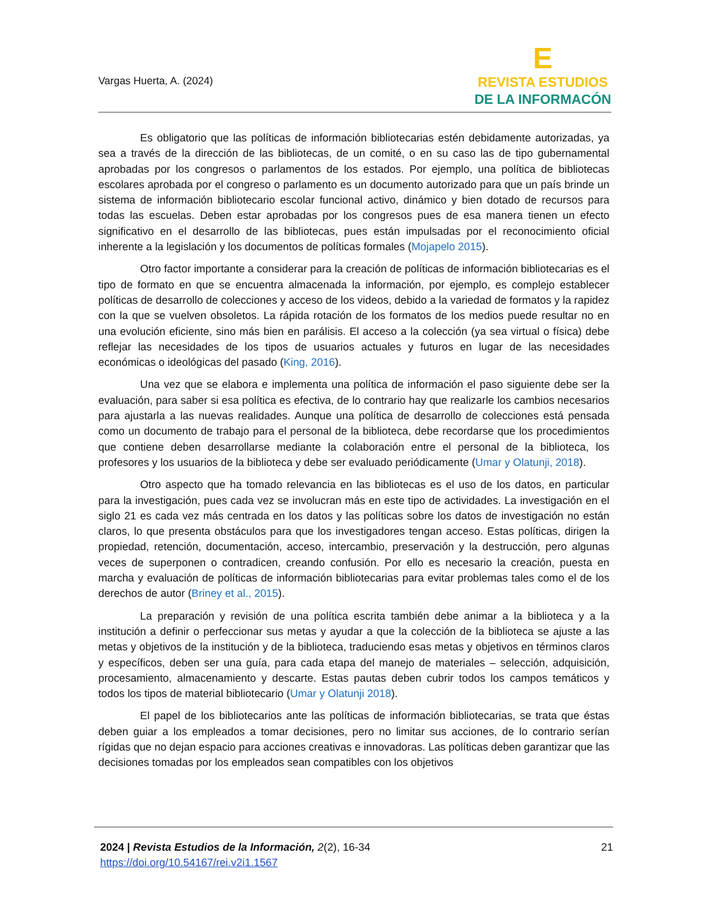Vargas Huerta, A. (2024)
E
REVISTA ESTUDIOS
DE LA INFORMACÓN
Es obligatorio que las políticas de información bibliotecarias estén debidamente autorizadas, ya sea a través de la dirección de las bibliotecas, de un comité, o en su caso las de tipo gubernamental aprobadas por los congresos o parlamentos de los estados. Por ejemplo, una política de bibliotecas escolares aprobada por el congreso o parlamento es un documento autorizado para que un país brinde un sistema de información bibliotecario escolar funcional activo, dinámico y bien dotado de recursos para todas las escuelas. Deben estar aprobadas por los congresos pues de esa manera tienen un efecto significativo en el desarrollo de las bibliotecas, pues están impulsadas por el reconocimiento oficial inherente a la legislación y los documentos de políticas formales (Mojapelo 2015).
Otro factor importante a considerar para la creación de políticas de información bibliotecarias es el tipo de formato en que se encuentra almacenada la información, por ejemplo, es complejo establecer políticas de desarrollo de colecciones y acceso de los videos, debido a la variedad de formatos y la rapidez con la que se vuelven obsoletos. La rápida rotación de los formatos de los medios puede resultar no en una evolución eficiente, sino más bien en parálisis. El acceso a la colección (ya sea virtual o física) debe reflejar las necesidades de los tipos de usuarios actuales y futuros en lugar de las necesidades económicas o ideológicas del pasado (King, 2016).
Una vez que se elabora e implementa una política de información el paso siguiente debe ser la evaluación, para saber si esa política es efectiva, de lo contrario hay que realizarle los cambios necesarios para ajustarla a las nuevas realidades. Aunque una política de desarrollo de colecciones está pensada como un documento de trabajo para el personal de la biblioteca, debe recordarse que los procedimientos que contiene deben desarrollarse mediante la colaboración entre el personal de la biblioteca, los profesores y los usuarios de la biblioteca y debe ser evaluado periódicamente (Umar y Olatunji, 2018).
Otro aspecto que ha tomado relevancia en las bibliotecas es el uso de los datos, en particular para la investigación, pues cada vez se involucran más en este tipo de actividades. La investigación en el siglo 21 es cada vez más centrada en los datos y las políticas sobre los datos de investigación no están claros, lo que presenta obstáculos para que los investigadores tengan acceso. Estas políticas, dirigen la propiedad, retención, documentación, acceso, intercambio, preservación y la destrucción, pero algunas veces de superponen o contradicen, creando confusión. Por ello es necesario la creación, puesta en marcha y evaluación de políticas de información bibliotecarias para evitar problemas tales como el de los derechos de autor (Briney et al., 2015).
La preparación y revisión de una política escrita también debe animar a la biblioteca y a la institución a definir o perfeccionar sus metas y ayudar a que la colección de la biblioteca se ajuste a las metas y objetivos de la institución y de la biblioteca, traduciendo esas metas y objetivos en términos claros y específicos, deben ser una guía, para cada etapa del manejo de materiales – selección, adquisición, procesamiento, almacenamiento y descarte. Estas pautas deben cubrir todos los campos temáticos y todos los tipos de material bibliotecario (Umar y Olatunji 2018).
El papel de los bibliotecarios ante las políticas de información bibliotecarias, se trata que éstas deben guiar a los empleados a tomar decisiones, pero no limitar sus acciones, de lo contrario serían rígidas que no dejan espacio para acciones creativas e innovadoras. Las políticas deben garantizar que las decisiones tomadas por los empleados sean compatibles con los objetivos
2024 | Revista Estudios de la Información, 2(2), 16-34
https://doi.org/10.54167/rei.v2i1.1567
21